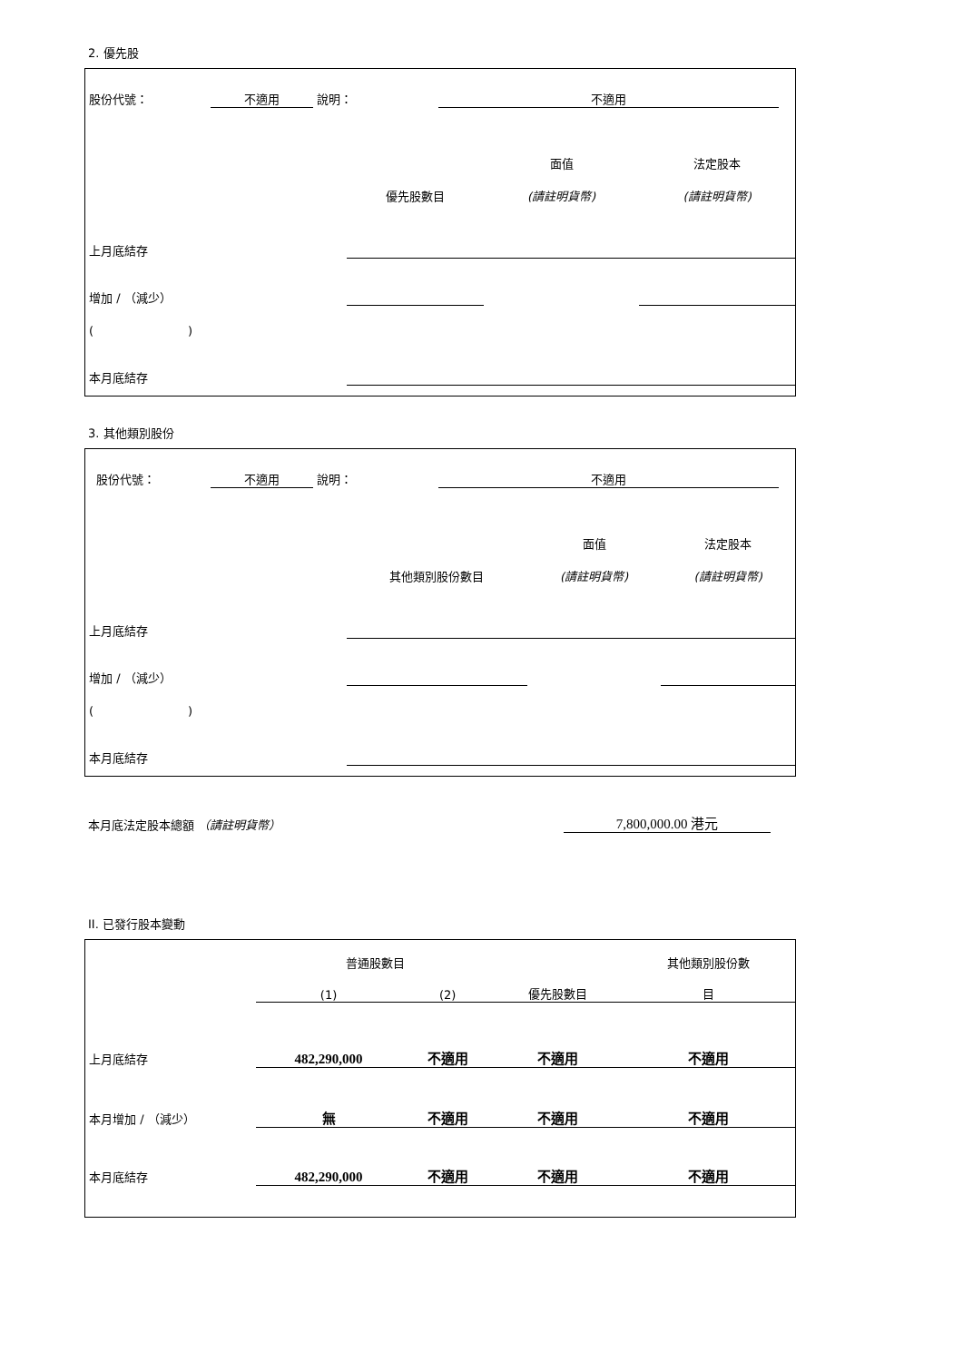2. 優先股
| 股份代號： | 不適用 | 說明： | 不適用 | |
| | | 面值 | 法定股本 |
| | 優先股數目 | (請註明貨幣) | (請註明貨幣) |
| 上月底結存 | | | |
| 增加 / （減少） | | | |
| ( ) | | | |
| 本月底結存 | | | |
3. 其他類別股份
| 股份代號： | 不適用 | 說明： | 不適用 | |
| | | 面值 | 法定股本 |
| | 其他類別股份數目 | (請註明貨幣) | (請註明貨幣) |
| 上月底結存 | | | |
| 增加 / （減少） | | | |
| ( ) | | | |
| 本月底結存 | | | |
| 本月底法定股本總額 （請註明貨幣） | 7,800,000.00 港元 | |
II. 已發行股本變動
| | 普通股數目 | | | 其他類別股份數 |
| | (1) | (2) | 優先股數目 | 目 |
| 上月底結存 | 482,290,000 | 不適用 | 不適用 | 不適用 |
| 本月增加 / （減少） | 無 | 不適用 | 不適用 | 不適用 |
| 本月底結存 | 482,290,000 | 不適用 | 不適用 | 不適用 |